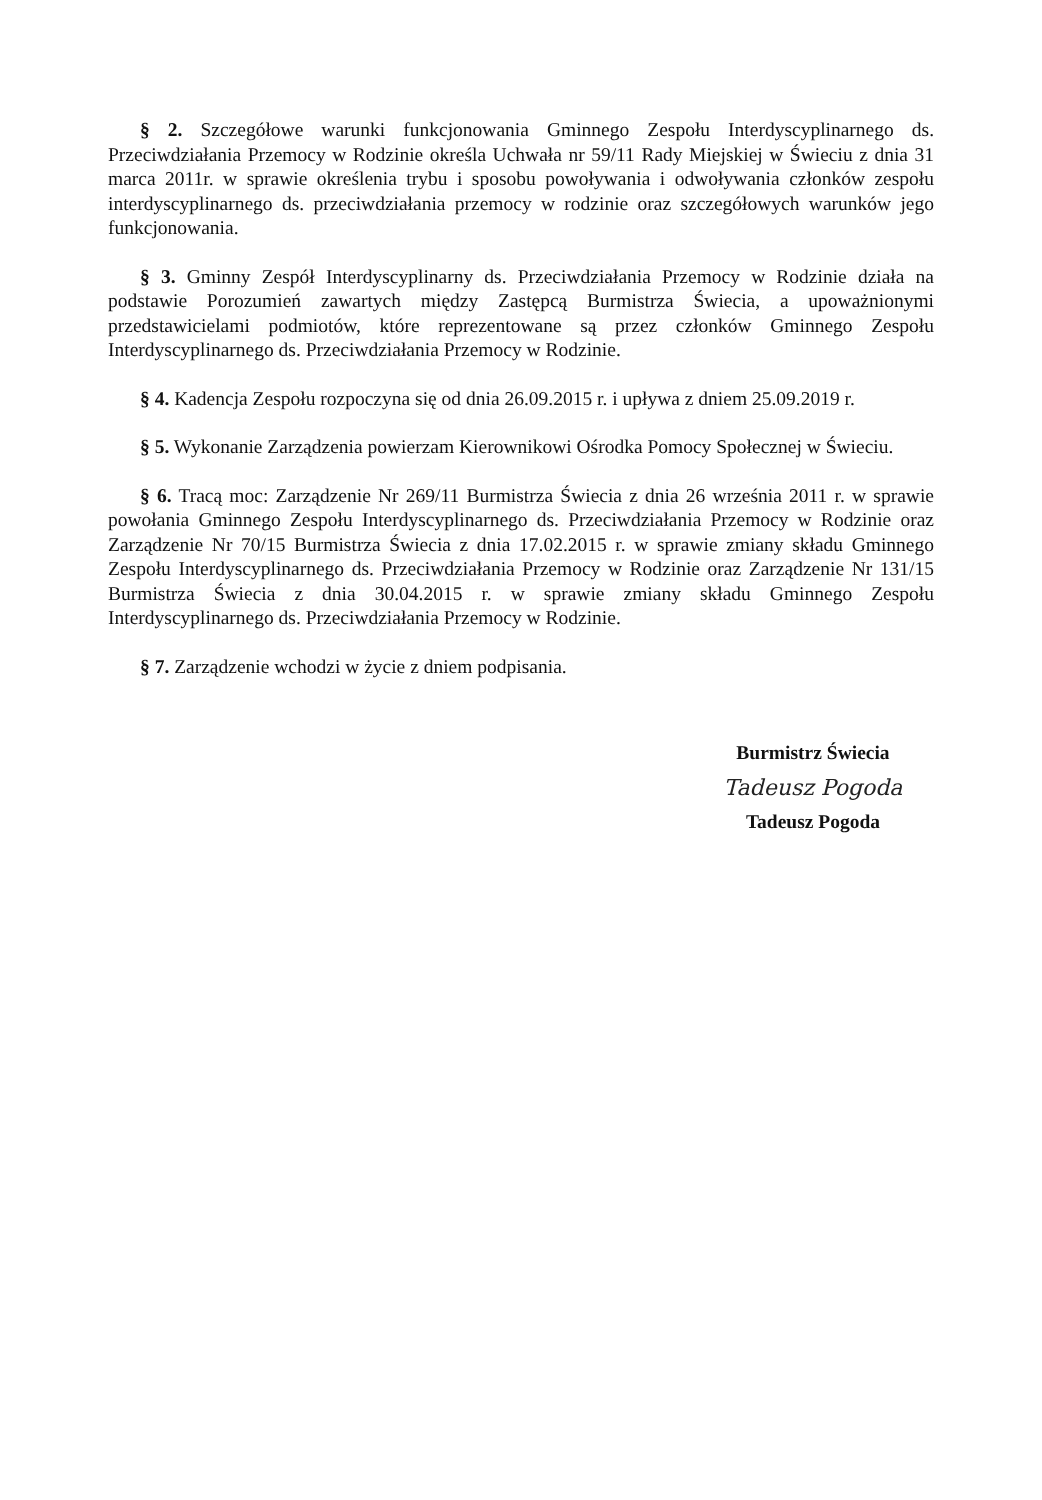§ 2. Szczegółowe warunki funkcjonowania Gminnego Zespołu Interdyscyplinarnego ds. Przeciwdziałania Przemocy w Rodzinie określa Uchwała nr 59/11 Rady Miejskiej w Świeciu z dnia 31 marca 2011r. w sprawie określenia trybu i sposobu powoływania i odwoływania członków zespołu interdyscyplinarnego ds. przeciwdziałania przemocy w rodzinie oraz szczegółowych warunków jego funkcjonowania.
§ 3. Gminny Zespół Interdyscyplinarny ds. Przeciwdziałania Przemocy w Rodzinie działa na podstawie Porozumień zawartych między Zastępcą Burmistrza Świecia, a upoważnionymi przedstawicielami podmiotów, które reprezentowane są przez członków Gminnego Zespołu Interdyscyplinarnego ds. Przeciwdziałania Przemocy w Rodzinie.
§ 4. Kadencja Zespołu rozpoczyna się od dnia 26.09.2015 r. i upływa z dniem 25.09.2019 r.
§ 5. Wykonanie Zarządzenia powierzam Kierownikowi Ośrodka Pomocy Społecznej w Świeciu.
§ 6. Tracą moc: Zarządzenie Nr 269/11 Burmistrza Świecia z dnia 26 września 2011 r. w sprawie powołania Gminnego Zespołu Interdyscyplinarnego ds. Przeciwdziałania Przemocy w Rodzinie oraz Zarządzenie Nr 70/15 Burmistrza Świecia z dnia 17.02.2015 r. w sprawie zmiany składu Gminnego Zespołu Interdyscyplinarnego ds. Przeciwdziałania Przemocy w Rodzinie oraz Zarządzenie Nr 131/15 Burmistrza Świecia z dnia 30.04.2015 r. w sprawie zmiany składu Gminnego Zespołu Interdyscyplinarnego ds. Przeciwdziałania Przemocy w Rodzinie.
§ 7. Zarządzenie wchodzi w życie z dniem podpisania.
Burmistrz Świecia
Tadeusz Pogoda
Tadeusz Pogoda